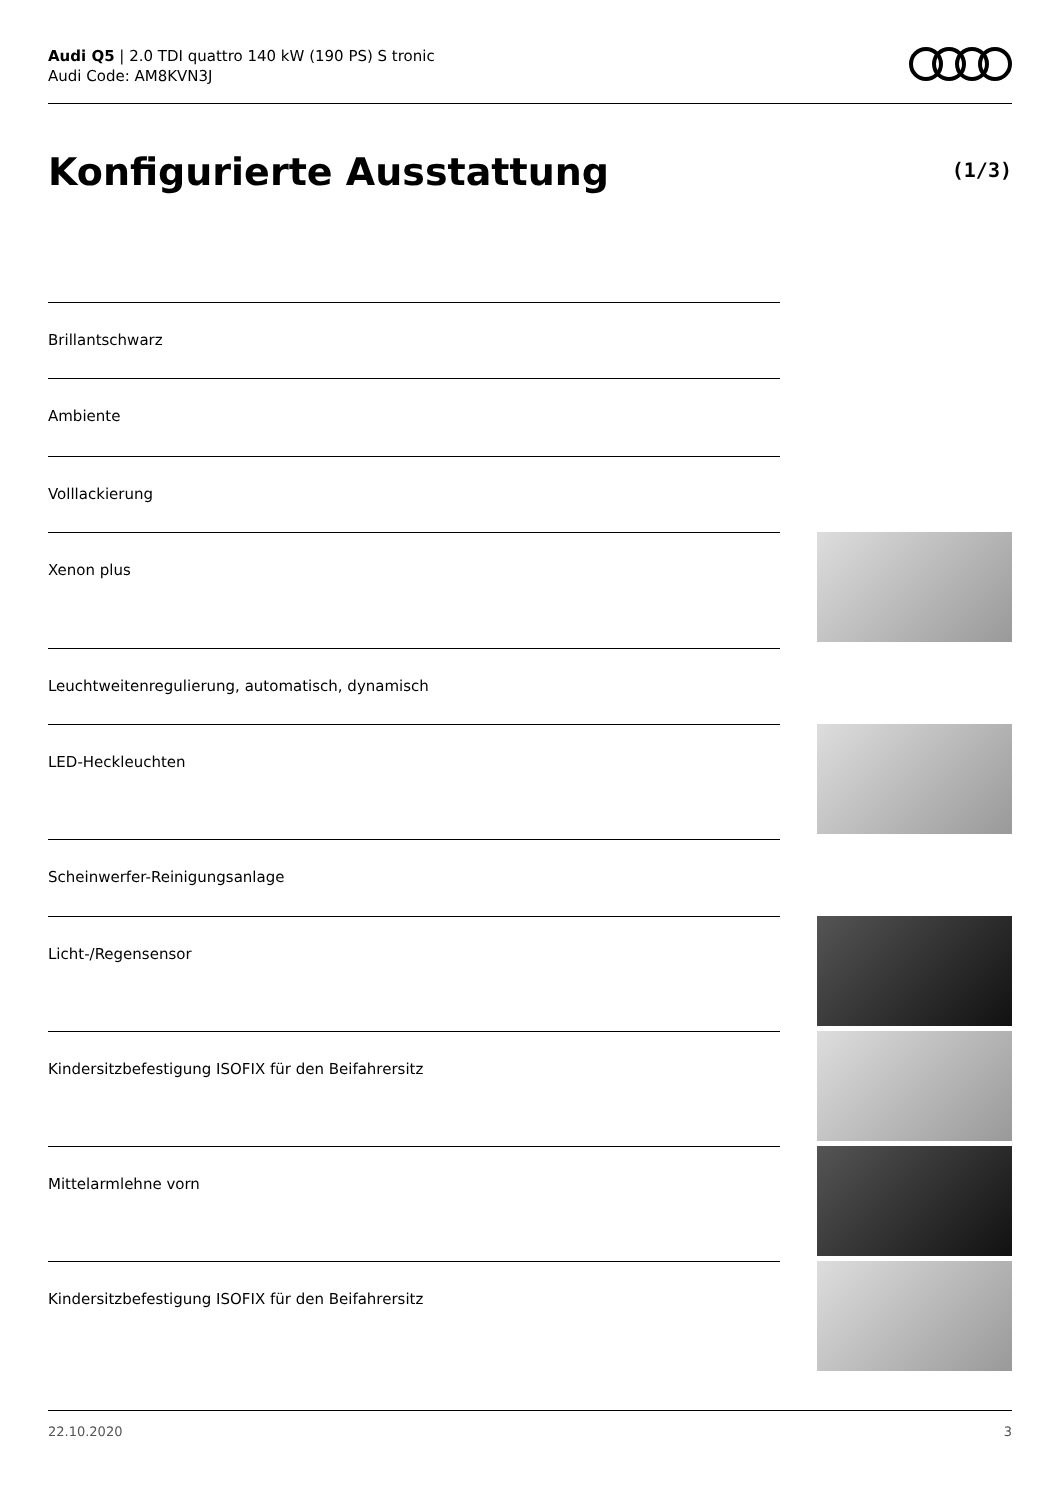Audi Q5 | 2.0 TDI quattro 140 kW (190 PS) S tronic
Audi Code: AM8KVN3J
Konfigurierte Ausstattung (1/3)
Brillantschwarz
Ambiente
Volllackierung
Xenon plus
Leuchtweitenregulierung, automatisch, dynamisch
LED-Heckleuchten
Scheinwerfer-Reinigungsanlage
Licht-/Regensensor
Kindersitzbefestigung ISOFIX für den Beifahrersitz
Mittelarmlehne vorn
Kindersitzbefestigung ISOFIX für den Beifahrersitz
22.10.2020 3